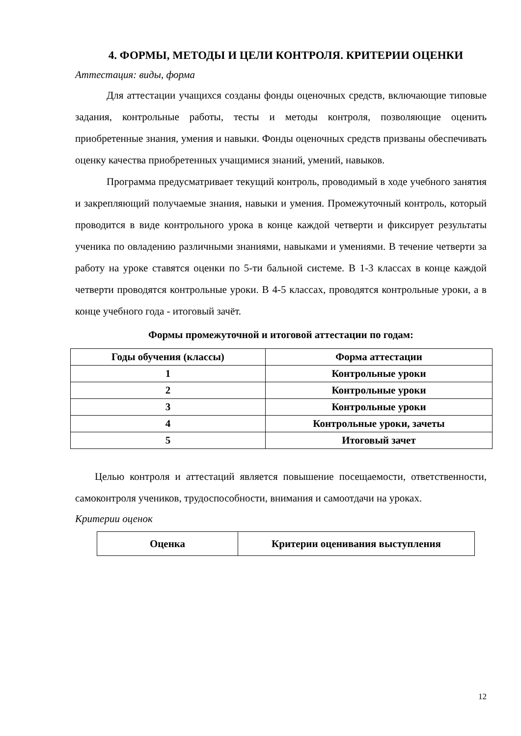4. ФОРМЫ, МЕТОДЫ И ЦЕЛИ КОНТРОЛЯ. КРИТЕРИИ ОЦЕНКИ
Аттестация: виды, форма
Для аттестации учащихся созданы фонды оценочных средств, включающие типовые задания, контрольные работы, тесты и методы контроля, позволяющие оценить приобретенные знания, умения и навыки. Фонды оценочных средств призваны обеспечивать оценку качества приобретенных учащимися знаний, умений, навыков.
Программа предусматривает текущий контроль, проводимый в ходе учебного занятия и закрепляющий получаемые знания, навыки и умения. Промежуточный контроль, который проводится в виде контрольного урока в конце каждой четверти и фиксирует результаты ученика по овладению различными знаниями, навыками и умениями. В течение четверти за работу на уроке ставятся оценки по 5-ти бальной системе. В 1-3 классах в конце каждой четверти проводятся контрольные уроки. В 4-5 классах, проводятся контрольные уроки, а в конце учебного года - итоговый зачёт.
Формы промежуточной и итоговой аттестации по годам:
| Годы обучения (классы) | Форма аттестации |
| --- | --- |
| 1 | Контрольные уроки |
| 2 | Контрольные уроки |
| 3 | Контрольные уроки |
| 4 | Контрольные уроки, зачеты |
| 5 | Итоговый зачет |
Целью контроля и аттестаций является повышение посещаемости, ответственности, самоконтроля учеников, трудоспособности, внимания и самоотдачи на уроках.
Критерии оценок
| Оценка | Критерии оценивания выступления |
| --- | --- |
12